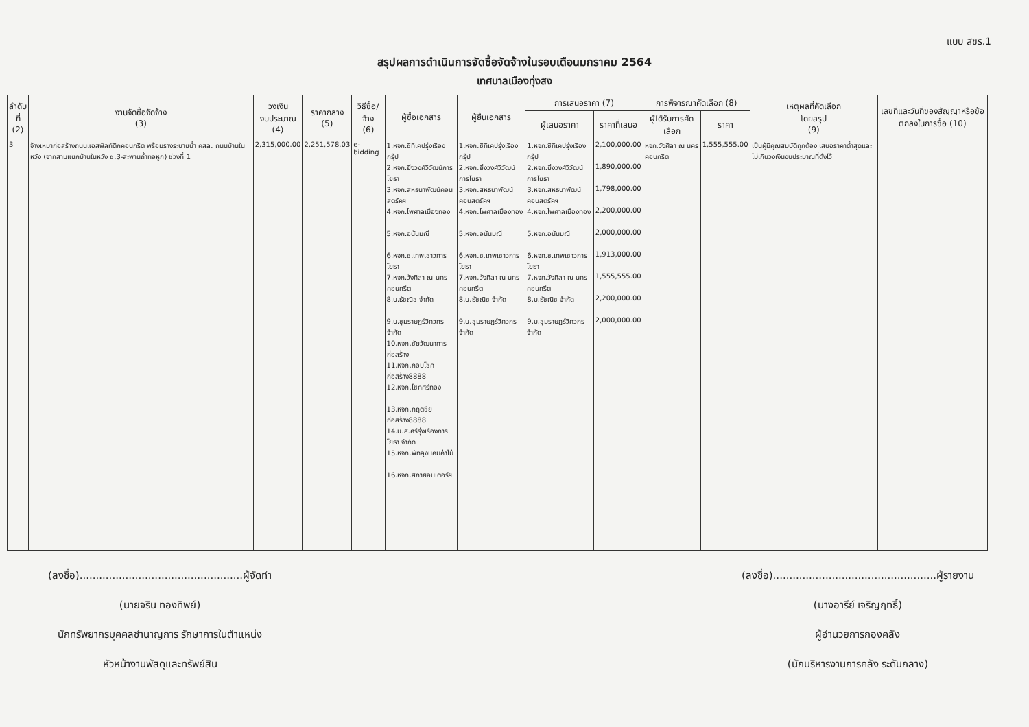แบบ สขร.1
สรุปผลการดำเนินการจัดซื้อจัดจ้างในรอบเดือนมกราคม 2564
เทศบาลเมืองทุ่งสง
| ลำดับ ที่ (2) | งานจัดซื้อจัดจ้าง (3) | วงเงิน งบประมาณ (4) | ราคากลาง (5) | วิธีซื้อ/จ้าง (6) | ผู้ซื้อเอกสาร | ผู้ยื่นเอกสาร | การเสนอราคา (7) | | การพิจารณาคัดเลือก (8) | | เหตุผลที่คัดเลือก โดยสรุป (9) | เลขที่และวันที่ของสัญญาหรือข้อตกลงในการซื้อ (10) |
| --- | --- | --- | --- | --- | --- | --- | --- | --- | --- | --- | --- | --- |
| | | | | | | | ผู้เสนอราคา | ราคาที่เสนอ | ผู้ได้รับการคัดเลือก | ราคา | | |
| 3 | จ้างเหมาก่อสร้างถนนแอสฟัลท์ติกคอนกรีต พร้อมรางระบายน้ำ คสล. ถนนบ้านในหวัง (จากสามแยกบ้านในหวัง ซ.3-สะพานถ้ำทอหูก) ช่วงที่ 1 | 2,315,000.00 | 2,251,578.03 | e-bidding | 1.หจก.ซีทีเคปรุ่งเรืองกรุ๊ป 2.หจก.ยิ่งวงศ์วิวัฒน์การโยธา 3.หจก.สหธนาพัฒน์คอนสตรัคฯ 4.หจก.ไพศาลเมืองทอง 5.หจก.อนันมณี 6.หจก.ช.เทพเชาวการโยธา 7.หจก.วังศิลา ณ นครคอนกรีต 8.บ.ธัชณิช จำกัด 9.บ.ชุมราษฎร์วิศวกร จำกัด 10.หจก.ชัยวัฒนาการก่อสร้าง 11.หจก.กอบโชคก่อสร้าง8888 12.หจก.โชคศรีทอง 13.หจก.กฤตชัยก่อสร้าง8888 14.บ.ส.ศรีรุ่งเรืองการโยธา จำกัด 15.หจก.พัทลุงนิคมค้าไม้ 16.หจก.สกายอินเตอร์ฯ | 1.หจก.ซีทีเคปรุ่งเรืองกรุ๊ป 2.หจก.ยิ่งวงศ์วิวัฒน์การโยธา 3.หจก.สหธนาพัฒน์คอนสตรัคฯ 4.หจก.ไพศาลเมืองทอง 5.หจก.อนันมณี 6.หจก.ช.เทพเชาวการโยธา 7.หจก.วังศิลา ณ นครคอนกรีต 8.บ.ธัชณิช จำกัด 9.บ.ชุมราษฎร์วิศวกร จำกัด | 1.หจก.ซีทีเคปรุ่งเรืองกรุ๊ป 2.หจก.ยิ่งวงศ์วิวัฒน์การโยธา 3.หจก.สหธนาพัฒน์คอนสตรัคฯ 4.หจก.ไพศาลเมืองทอง 5.หจก.อนันมณี 6.หจก.ช.เทพเชาวการโยธา 7.หจก.วังศิลา ณ นครคอนกรีต 8.บ.ธัชณิช จำกัด 9.บ.ชุมราษฎร์วิศวกร จำกัด | 2,100,000.00 1,890,000.00 1,798,000.00 2,200,000.00 2,000,000.00 1,913,000.00 1,555,555.00 2,200,000.00 2,000,000.00 | หจก.วังศิลา ณ นครคอนกรีต | 1,555,555.00 | เป็นผู้มีคุณสมบัติถูกต้อง เสนอราคาต่ำสุดและไม่เกินวงเงินงบประมาณที่ตั้งไว้ | |
(ลงชื่อ)..................................................ผู้จัดทำ
(นายจริน ทองทิพย์)
นักทรัพยากรบุคคลชำนาญการ รักษาการในตำแหน่ง
หัวหน้างานพัสดุและทรัพย์สิน
(ลงชื่อ)..................................................ผู้รายงาน
(นางอารีย์ เจริญฤทธิ์)
ผู้อำนวยการกองคลัง
(นักบริหารงานการคลัง ระดับกลาง)